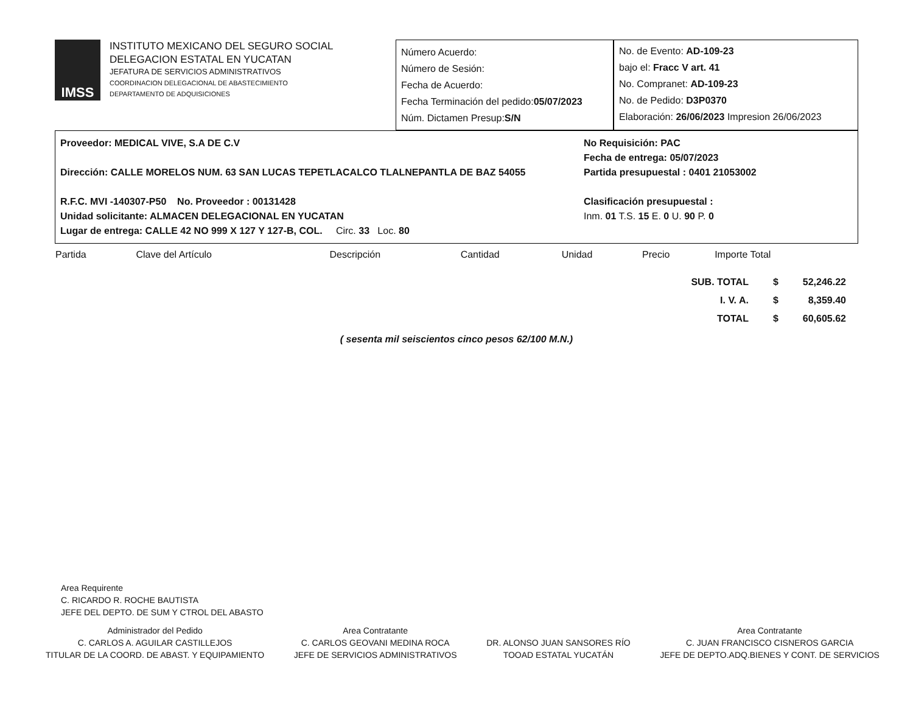IMSS
INSTITUTO MEXICANO DEL SEGURO SOCIAL
DELEGACION ESTATAL EN YUCATAN
JEFATURA DE SERVICIOS ADMINISTRATIVOS
COORDINACION DELEGACIONAL DE ABASTECIMIENTO
DEPARTAMENTO DE ADQUISICIONES
Número Acuerdo:
Número de Sesión:
Fecha de Acuerdo:
Fecha Terminación del pedido:05/07/2023
Núm. Dictamen Presup:S/N
No. de Evento: AD-109-23
bajo el: Fracc V art. 41
No. Compranet: AD-109-23
No. de Pedido: D3P0370
Elaboración: 26/06/2023 Impresion 26/06/2023
Proveedor: MEDICAL VIVE, S.A DE C.V
Dirección: CALLE MORELOS NUM. 63 SAN LUCAS TEPETLACALCO TLALNEPANTLA DE BAZ 54055
R.F.C. MVI -140307-P50 No. Proveedor : 00131428
Unidad solicitante: ALMACEN DELEGACIONAL EN YUCATAN
Lugar de entrega: CALLE 42 NO 999 X 127 Y 127-B, COL. Circ. 33 Loc. 80
No Requisición: PAC
Fecha de entrega: 05/07/2023
Partida presupuestal : 0401 21053002
Clasificación presupuestal :
Inm. 01 T.S. 15 E. 0 U. 90 P. 0
| Partida | Clave del Artículo | Descripción | Cantidad | Unidad | Precio | Importe Total |
| --- | --- | --- | --- | --- | --- | --- |
| SUB. TOTAL | $ | 52,246.22 |
| I. V. A. | $ | 8,359.40 |
| TOTAL | $ | 60,605.62 |
( sesenta mil seiscientos cinco pesos 62/100 M.N.)
Area Requirente
C. RICARDO R. ROCHE BAUTISTA
JEFE DEL DEPTO. DE SUM Y CTROL DEL ABASTO
Administrador del Pedido
C. CARLOS A. AGUILAR CASTILLEJOS
TITULAR DE LA COORD. DE ABAST. Y EQUIPAMIENTO
Area Contratante
C. CARLOS GEOVANI MEDINA ROCA
JEFE DE SERVICIOS ADMINISTRATIVOS
DR. ALONSO JUAN SANSORES RÍO
TOOAD ESTATAL YUCATÁN
Area Contratante
C. JUAN FRANCISCO CISNEROS GARCIA
JEFE DE DEPTO.ADQ.BIENES Y CONT. DE SERVICIOS